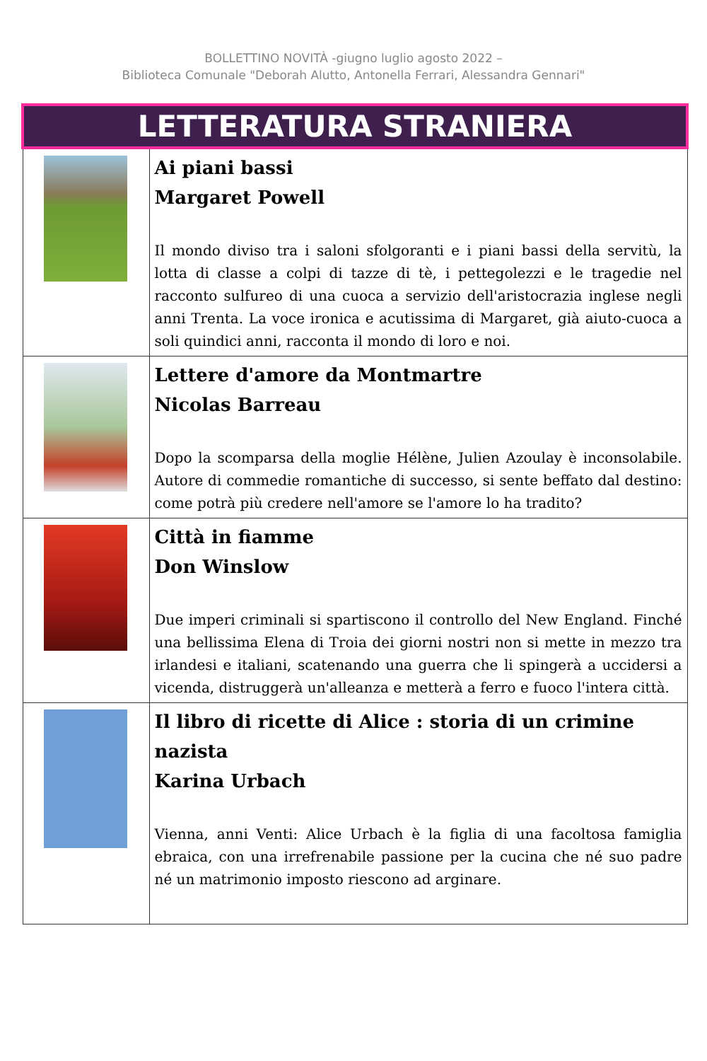BOLLETTINO NOVITÀ -giugno luglio agosto 2022 –
Biblioteca Comunale "Deborah Alutto, Antonella Ferrari, Alessandra Gennari"
| LETTERATURA STRANIERA | |
| | Ai piani bassi Margaret Powell Il mondo diviso tra i saloni sfolgoranti e i piani bassi della servitù, la lotta di classe a colpi di tazze di tè, i pettegolezzi e le tragedie nel racconto sulfureo di una cuoca a servizio dell'aristocrazia inglese negli anni Trenta. La voce ironica e acutissima di Margaret, già aiuto-cuoca a soli quindici anni, racconta il mondo di loro e noi. |
| | Lettere d'amore da Montmartre Nicolas Barreau Dopo la scomparsa della moglie Hélène, Julien Azoulay è inconsolabile. Autore di commedie romantiche di successo, si sente beffato dal destino: come potrà più credere nell'amore se l'amore lo ha tradito? |
| | Città in fiamme Don Winslow Due imperi criminali si spartiscono il controllo del New England. Finché una bellissima Elena di Troia dei giorni nostri non si mette in mezzo tra irlandesi e italiani, scatenando una guerra che li spingerà a uccidersi a vicenda, distruggerà un'alleanza e metterà a ferro e fuoco l'intera città. |
| | Il libro di ricette di Alice : storia di un crimine nazista Karina Urbach Vienna, anni Venti: Alice Urbach è la figlia di una facoltosa famiglia ebraica, con una irrefrenabile passione per la cucina che né suo padre né un matrimonio imposto riescono ad arginare. |